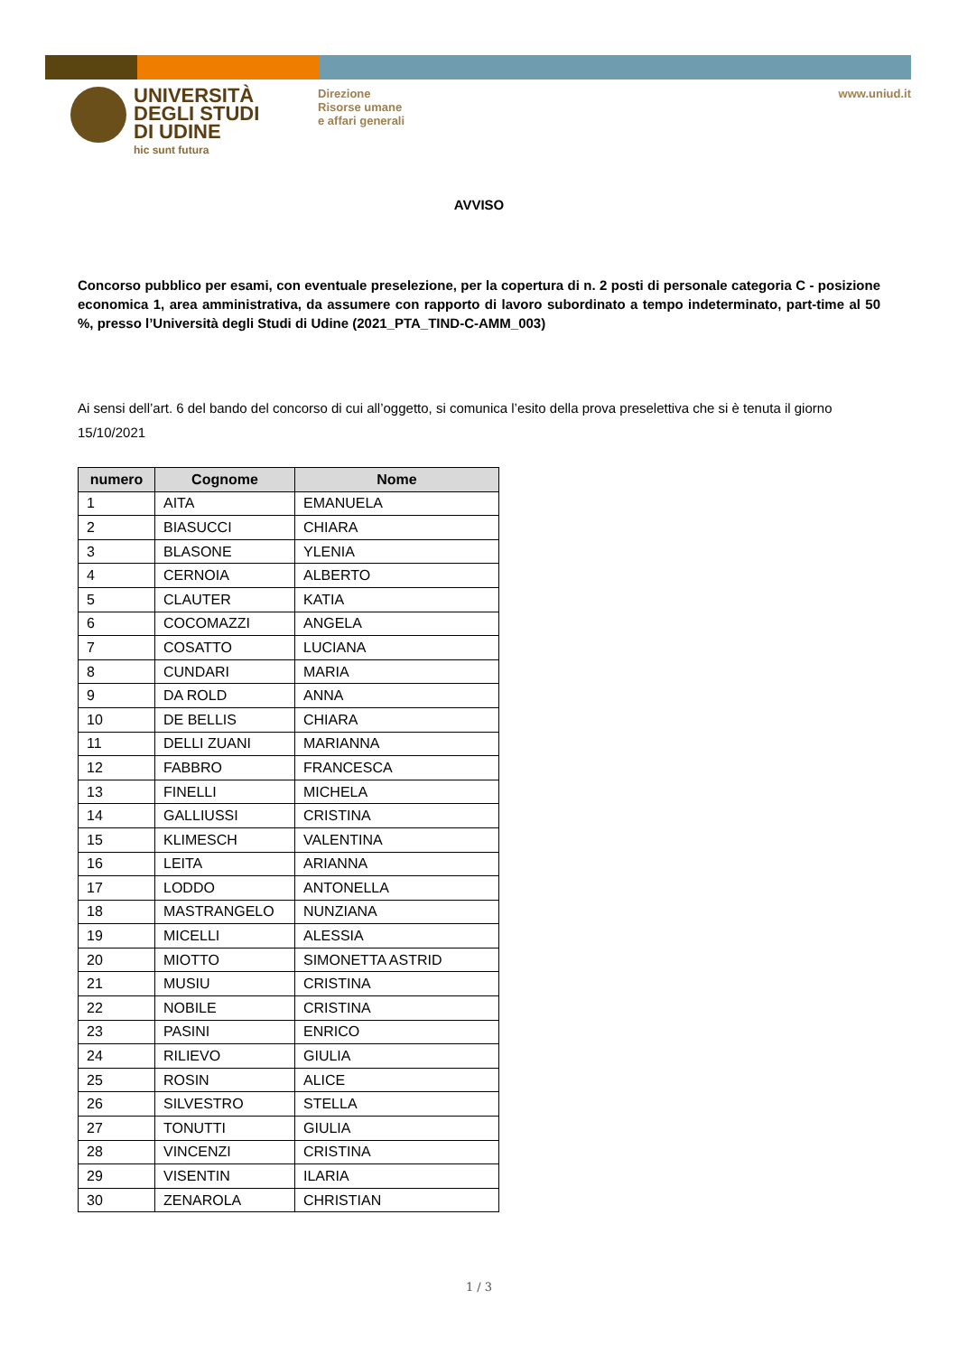UNIVERSITÀ
DEGLI STUDI
DI UDINE
hic sunt futura
Direzione
Risorse umane
e affari generali
www.uniud.it
AVVISO
Concorso pubblico per esami, con eventuale preselezione, per la copertura di n. 2 posti di personale categoria C - posizione economica 1, area amministrativa, da assumere con rapporto di lavoro subordinato a tempo indeterminato, part-time al 50 %, presso l’Università degli Studi di Udine (2021_PTA_TIND-C-AMM_003)
Ai sensi dell’art. 6 del bando del concorso di cui all’oggetto, si comunica l’esito della prova preselettiva che si è tenuta il giorno 15/10/2021
| numero | Cognome | Nome |
| --- | --- | --- |
| 1 | AITA | EMANUELA |
| 2 | BIASUCCI | CHIARA |
| 3 | BLASONE | YLENIA |
| 4 | CERNOIA | ALBERTO |
| 5 | CLAUTER | KATIA |
| 6 | COCOMAZZI | ANGELA |
| 7 | COSATTO | LUCIANA |
| 8 | CUNDARI | MARIA |
| 9 | DA ROLD | ANNA |
| 10 | DE BELLIS | CHIARA |
| 11 | DELLI ZUANI | MARIANNA |
| 12 | FABBRO | FRANCESCA |
| 13 | FINELLI | MICHELA |
| 14 | GALLIUSSI | CRISTINA |
| 15 | KLIMESCH | VALENTINA |
| 16 | LEITA | ARIANNA |
| 17 | LODDO | ANTONELLA |
| 18 | MASTRANGELO | NUNZIANA |
| 19 | MICELLI | ALESSIA |
| 20 | MIOTTO | SIMONETTA ASTRID |
| 21 | MUSIU | CRISTINA |
| 22 | NOBILE | CRISTINA |
| 23 | PASINI | ENRICO |
| 24 | RILIEVO | GIULIA |
| 25 | ROSIN | ALICE |
| 26 | SILVESTRO | STELLA |
| 27 | TONUTTI | GIULIA |
| 28 | VINCENZI | CRISTINA |
| 29 | VISENTIN | ILARIA |
| 30 | ZENAROLA | CHRISTIAN |
1 / 3